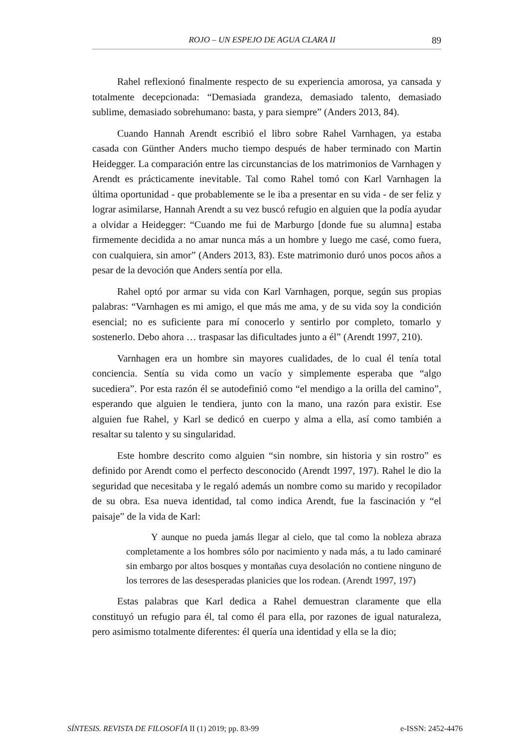ROJO – UN ESPEJO DE AGUA CLARA II 89
Rahel reflexionó finalmente respecto de su experiencia amorosa, ya cansada y totalmente decepcionada: “Demasiada grandeza, demasiado talento, demasiado sublime, demasiado sobrehumano: basta, y para siempre” (Anders 2013, 84).
Cuando Hannah Arendt escribió el libro sobre Rahel Varnhagen, ya estaba casada con Günther Anders mucho tiempo después de haber terminado con Martin Heidegger. La comparación entre las circunstancias de los matrimonios de Varnhagen y Arendt es prácticamente inevitable. Tal como Rahel tomó con Karl Varnhagen la última oportunidad - que probablemente se le iba a presentar en su vida - de ser feliz y lograr asimilarse, Hannah Arendt a su vez buscó refugio en alguien que la podía ayudar a olvidar a Heidegger: “Cuando me fui de Marburgo [donde fue su alumna] estaba firmemente decidida a no amar nunca más a un hombre y luego me casé, como fuera, con cualquiera, sin amor” (Anders 2013, 83). Este matrimonio duró unos pocos años a pesar de la devoción que Anders sentía por ella.
Rahel optó por armar su vida con Karl Varnhagen, porque, según sus propias palabras: “Varnhagen es mi amigo, el que más me ama, y de su vida soy la condición esencial; no es suficiente para mí conocerlo y sentirlo por completo, tomarlo y sostenerlo. Debo ahora … traspasar las dificultades junto a él” (Arendt 1997, 210).
Varnhagen era un hombre sin mayores cualidades, de lo cual él tenía total conciencia. Sentía su vida como un vacío y simplemente esperaba que “algo sucediera”. Por esta razón él se autodefinió como “el mendigo a la orilla del camino”, esperando que alguien le tendiera, junto con la mano, una razón para existir. Ese alguien fue Rahel, y Karl se dedicó en cuerpo y alma a ella, así como también a resaltar su talento y su singularidad.
Este hombre descrito como alguien “sin nombre, sin historia y sin rostro” es definido por Arendt como el perfecto desconocido (Arendt 1997, 197). Rahel le dio la seguridad que necesitaba y le regaló además un nombre como su marido y recopilador de su obra. Esa nueva identidad, tal como indica Arendt, fue la fascinación y “el paisaje” de la vida de Karl:
Y aunque no pueda jamás llegar al cielo, que tal como la nobleza abraza completamente a los hombres sólo por nacimiento y nada más, a tu lado caminaré sin embargo por altos bosques y montañas cuya desolación no contiene ninguno de los terrores de las desesperadas planicies que los rodean. (Arendt 1997, 197)
Estas palabras que Karl dedica a Rahel demuestran claramente que ella constituyó un refugio para él, tal como él para ella, por razones de igual naturaleza, pero asimismo totalmente diferentes: él quería una identidad y ella se la dio;
SÍNTESIS. REVISTA DE FILOSOFÍA II (1) 2019; pp. 83-99 e-ISSN: 2452-4476